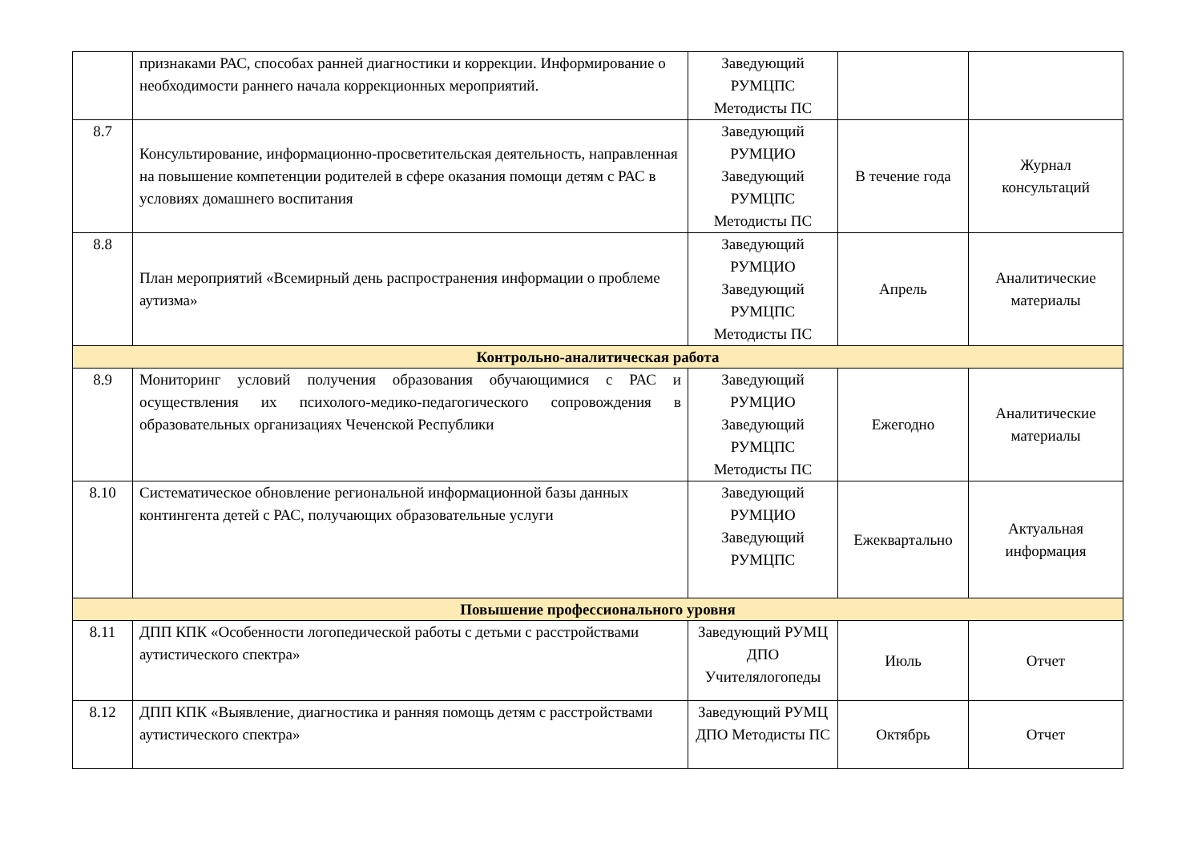| | признаками РАС, способах ранней диагностики и коррекции. Информирование о необходимости раннего начала коррекционных мероприятий. | Заведующий РУМЦПС Методисты ПС | | |
| 8.7 | Консультирование, информационно-просветительская деятельность, направленная на повышение компетенции родителей в сфере оказания помощи детям с РАС в условиях домашнего воспитания | Заведующий РУМЦИО Заведующий РУМЦПС Методисты ПС | В течение года | Журнал консультаций |
| 8.8 | План мероприятий «Всемирный день распространения информации о проблеме аутизма» | Заведующий РУМЦИО Заведующий РУМЦПС Методисты ПС | Апрель | Аналитические материалы |
| Контрольно-аналитическая работа | | | | |
| 8.9 | Мониторинг условий получения образования обучающимися с РАС и осуществления их психолого-медико-педагогического сопровождения в образовательных организациях Чеченской Республики | Заведующий РУМЦИО Заведующий РУМЦПС Методисты ПС | Ежегодно | Аналитические материалы |
| 8.10 | Систематическое обновление региональной информационной базы данных контингента детей с РАС, получающих образовательные услуги | Заведующий РУМЦИО Заведующий РУМЦПС | Ежеквартально | Актуальная информация |
| Повышение профессионального уровня | | | | |
| 8.11 | ДПП КПК «Особенности логопедической работы с детьми с расстройствами аутистического спектра» | Заведующий РУМЦ ДПО Учителялогопеды | Июль | Отчет |
| 8.12 | ДПП КПК «Выявление, диагностика и ранняя помощь детям с расстройствами аутистического спектра» | Заведующий РУМЦ ДПО Методисты ПС | Октябрь | Отчет |